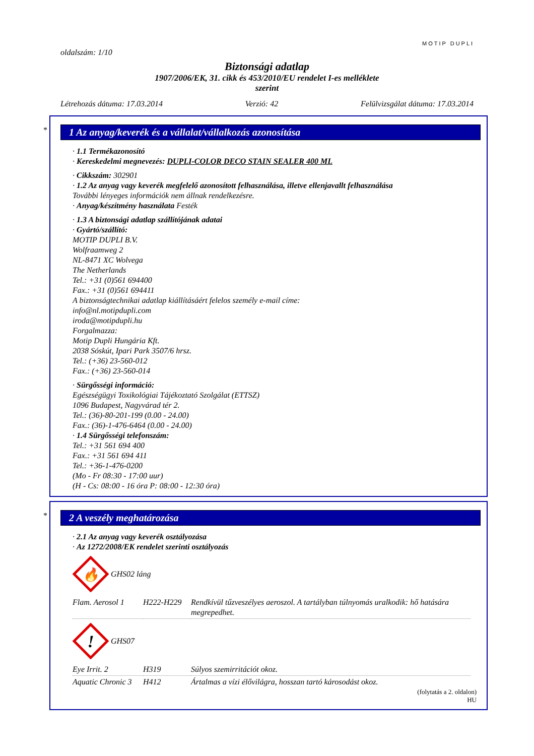MOTIP DUPLI
oldalszám: 1/10
Biztonsági adatlap
1907/2006/EK, 31. cikk és 453/2010/EU rendelet I-es melléklete
szerint
Létrehozás dátuma: 17.03.2014 Verzió: 42 Felülvizsgálat dátuma: 17.03.2014
*
1 Az anyag/keverék és a vállalat/vállalkozás azonosítása
· 1.1 Termékazonosító
· Kereskedelmi megnevezés: DUPLI-COLOR DECO STAIN SEALER 400 ML
· Cikkszám: 302901
· 1.2 Az anyag vagy keverék megfelelő azonosított felhasználása, illetve ellenjavallt felhasználása
További lényeges információk nem állnak rendelkezésre.
· Anyag/készítmény használata Festék
· 1.3 A biztonsági adatlap szállítójának adatai
· Gyártó/szállító:
MOTIP DUPLI B.V.
Wolfraamweg 2
NL-8471 XC Wolvega
The Netherlands
Tel.: +31 (0)561 694400
Fax.: +31 (0)561 694411
A biztonságtechnikai adatlap kiállításáért felelos személy e-mail címe:
info@nl.motipdupli.com
iroda@motipdupli.hu
Forgalmazza:
Motip Dupli Hungária Kft.
2038 Sóskút, Ipari Park 3507/6 hrsz.
Tel.: (+36) 23-560-012
Fax.: (+36) 23-560-014
· Sürgősségi információ:
Egészségügyi Toxikológiai Tájékoztató Szolgálat (ETTSZ)
1096 Budapest, Nagyvárad tér 2.
Tel.: (36)-80-201-199 (0.00 - 24.00)
Fax.: (36)-1-476-6464 (0.00 - 24.00)
· 1.4 Sürgősségi telefonszám:
Tel.: +31 561 694 400
Fax.: +31 561 694 411
Tel.: +36-1-476-0200
(Mo - Fr 08:30 - 17:00 uur)
(H - Cs: 08:00 - 16 óra P: 08:00 - 12:30 óra)
*
2 A veszély meghatározása
· 2.1 Az anyag vagy keverék osztályozása
· Az 1272/2008/EK rendelet szerinti osztályozás
🔥
GHS02 láng
| Flam. Aerosol 1 | H222-H229 | Rendkívül tűzveszélyes aeroszol. A tartályban túlnyomás uralkodik: hő hatására megrepedhet. |
!
GHS07
| Eye Irrit. 2 | H319 | Súlyos szemirritációt okoz. |
| Aquatic Chronic 3 | H412 | Ártalmas a vízi élővilágra, hosszan tartó károsodást okoz. |
(folytatás a 2. oldalon)
HU